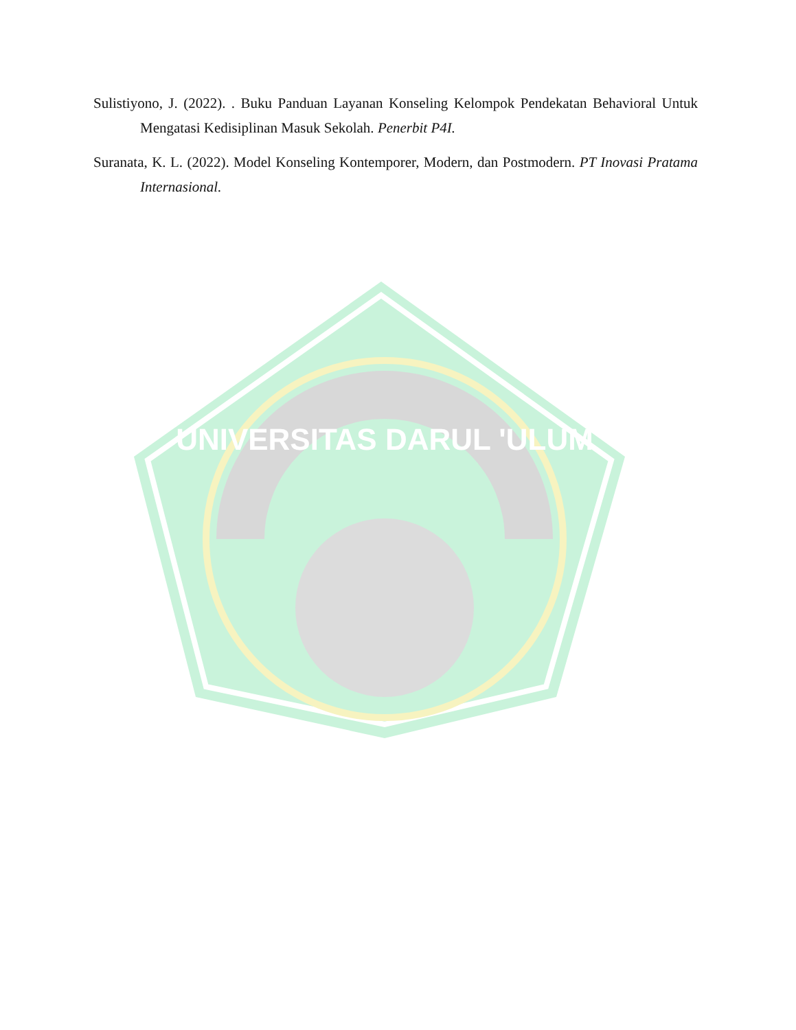UNIVERSITAS DARUL 'ULUM
Sulistiyono, J. (2022). . Buku Panduan Layanan Konseling Kelompok Pendekatan Behavioral Untuk Mengatasi Kedisiplinan Masuk Sekolah. Penerbit P4I.
Suranata, K. L. (2022). Model Konseling Kontemporer, Modern, dan Postmodern. PT Inovasi Pratama Internasional.